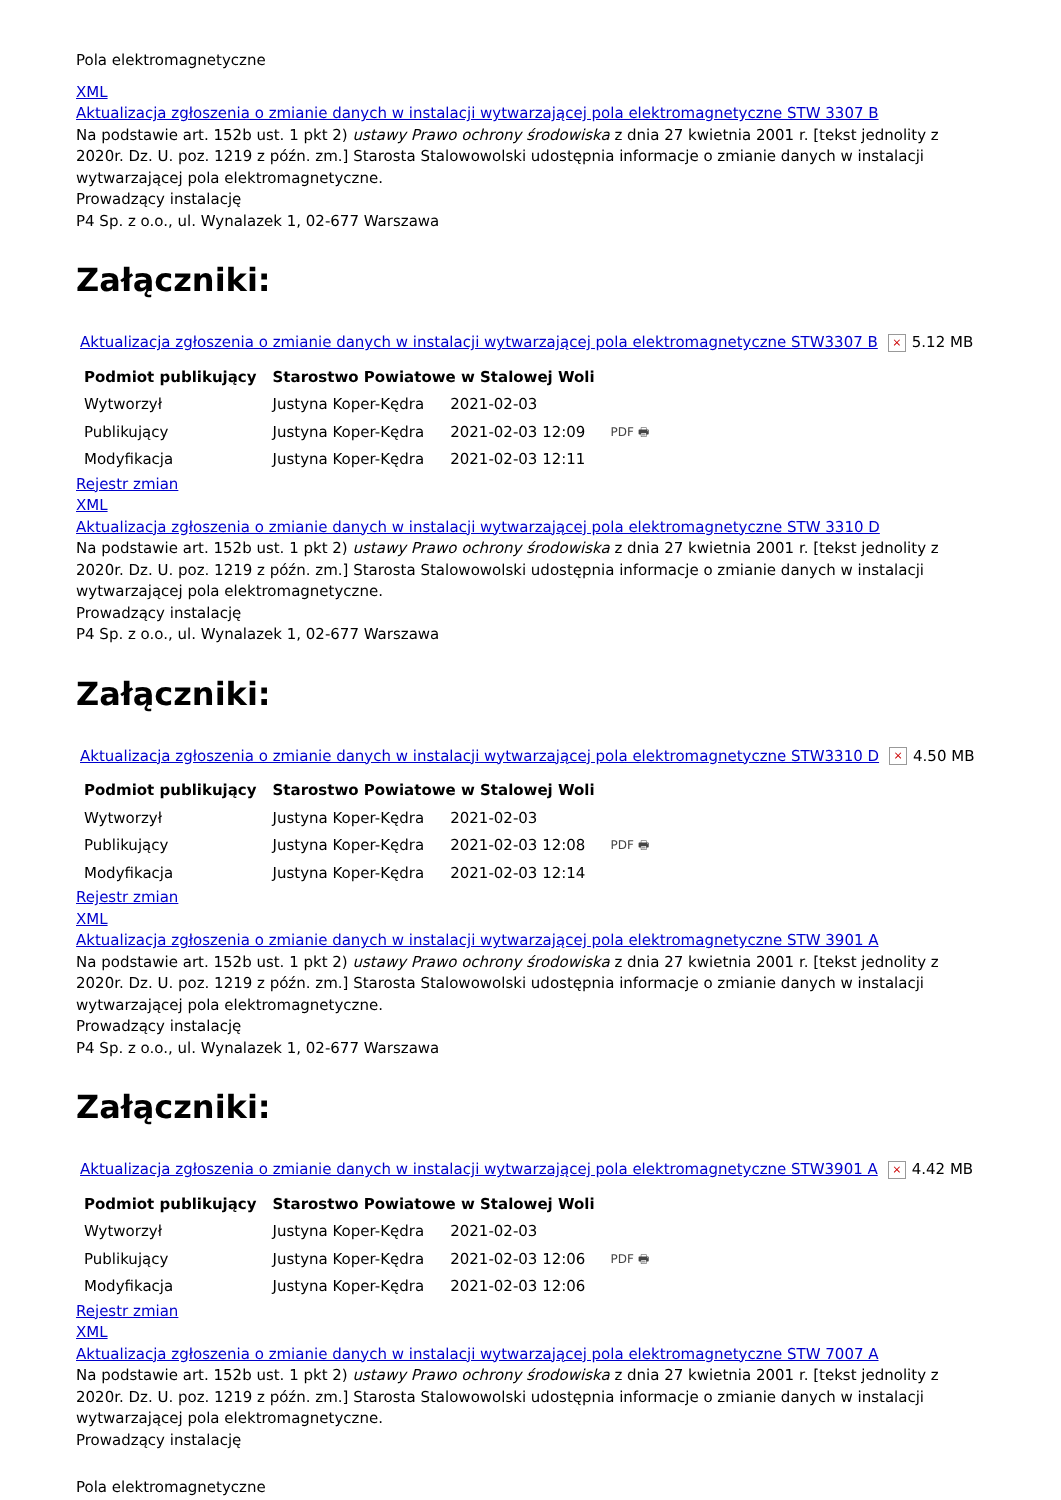Pola elektromagnetyczne
XML
Aktualizacja zgłoszenia o zmianie danych w instalacji wytwarzającej pola elektromagnetyczne STW 3307 B
Na podstawie art. 152b ust. 1 pkt 2) ustawy Prawo ochrony środowiska z dnia 27 kwietnia 2001 r. [tekst jednolity z 2020r. Dz. U. poz. 1219 z późn. zm.] Starosta Stalowowolski udostępnia informacje o zmianie danych w instalacji wytwarzającej pola elektromagnetyczne.
Prowadzący instalację
P4 Sp. z o.o., ul. Wynalazek 1, 02-677 Warszawa
Załączniki:
Aktualizacja zgłoszenia o zmianie danych w instalacji wytwarzającej pola elektromagnetyczne STW3307 B × 5.12 MB
| Podmiot publikujący | Starostwo Powiatowe w Stalowej Woli | | |
| Wytworzył | Justyna Koper-Kędra | 2021-02-03 | PDF 🖶 |
| Publikujący | Justyna Koper-Kędra | 2021-02-03 12:09 | |
| Modyfikacja | Justyna Koper-Kędra | 2021-02-03 12:11 | |
Rejestr zmian
XML
Aktualizacja zgłoszenia o zmianie danych w instalacji wytwarzającej pola elektromagnetyczne STW 3310 D
Na podstawie art. 152b ust. 1 pkt 2) ustawy Prawo ochrony środowiska z dnia 27 kwietnia 2001 r. [tekst jednolity z 2020r. Dz. U. poz. 1219 z późn. zm.] Starosta Stalowowolski udostępnia informacje o zmianie danych w instalacji wytwarzającej pola elektromagnetyczne.
Prowadzący instalację
P4 Sp. z o.o., ul. Wynalazek 1, 02-677 Warszawa
Załączniki:
Aktualizacja zgłoszenia o zmianie danych w instalacji wytwarzającej pola elektromagnetyczne STW3310 D × 4.50 MB
| Podmiot publikujący | Starostwo Powiatowe w Stalowej Woli | | |
| Wytworzył | Justyna Koper-Kędra | 2021-02-03 | PDF 🖶 |
| Publikujący | Justyna Koper-Kędra | 2021-02-03 12:08 | |
| Modyfikacja | Justyna Koper-Kędra | 2021-02-03 12:14 | |
Rejestr zmian
XML
Aktualizacja zgłoszenia o zmianie danych w instalacji wytwarzającej pola elektromagnetyczne STW 3901 A
Na podstawie art. 152b ust. 1 pkt 2) ustawy Prawo ochrony środowiska z dnia 27 kwietnia 2001 r. [tekst jednolity z 2020r. Dz. U. poz. 1219 z późn. zm.] Starosta Stalowowolski udostępnia informacje o zmianie danych w instalacji wytwarzającej pola elektromagnetyczne.
Prowadzący instalację
P4 Sp. z o.o., ul. Wynalazek 1, 02-677 Warszawa
Załączniki:
Aktualizacja zgłoszenia o zmianie danych w instalacji wytwarzającej pola elektromagnetyczne STW3901 A × 4.42 MB
| Podmiot publikujący | Starostwo Powiatowe w Stalowej Woli | | |
| Wytworzył | Justyna Koper-Kędra | 2021-02-03 | PDF 🖶 |
| Publikujący | Justyna Koper-Kędra | 2021-02-03 12:06 | |
| Modyfikacja | Justyna Koper-Kędra | 2021-02-03 12:06 | |
Rejestr zmian
XML
Aktualizacja zgłoszenia o zmianie danych w instalacji wytwarzającej pola elektromagnetyczne STW 7007 A
Na podstawie art. 152b ust. 1 pkt 2) ustawy Prawo ochrony środowiska z dnia 27 kwietnia 2001 r. [tekst jednolity z 2020r. Dz. U. poz. 1219 z późn. zm.] Starosta Stalowowolski udostępnia informacje o zmianie danych w instalacji wytwarzającej pola elektromagnetyczne.
Prowadzący instalację
Pola elektromagnetyczne